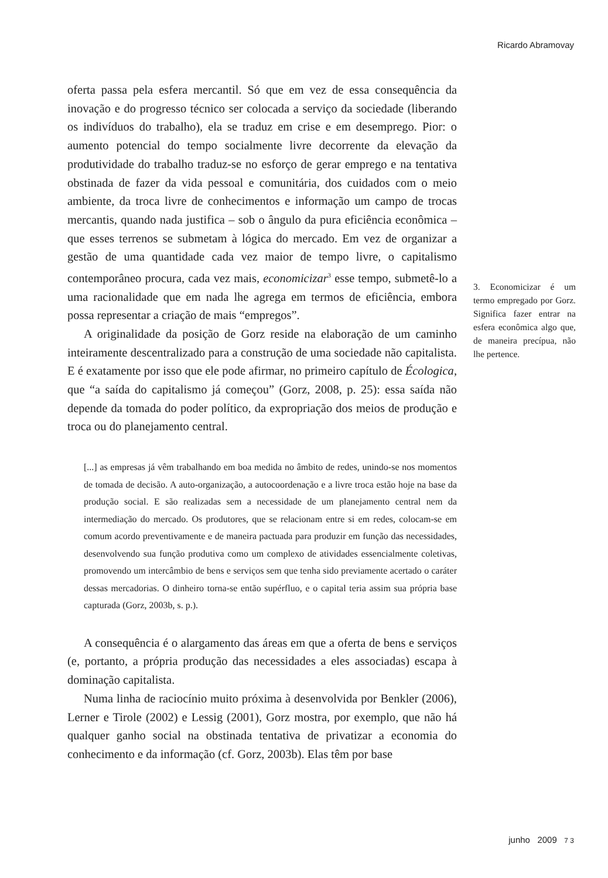Ricardo Abramovay
oferta passa pela esfera mercantil. Só que em vez de essa consequência da inovação e do progresso técnico ser colocada a serviço da sociedade (liberando os indivíduos do trabalho), ela se traduz em crise e em desemprego. Pior: o aumento potencial do tempo socialmente livre decorrente da elevação da produtividade do trabalho traduz-se no esforço de gerar emprego e na tentativa obstinada de fazer da vida pessoal e comunitária, dos cuidados com o meio ambiente, da troca livre de conhecimentos e informação um campo de trocas mercantis, quando nada justifica – sob o ângulo da pura eficiência econômica – que esses terrenos se submetam à lógica do mercado. Em vez de organizar a gestão de uma quantidade cada vez maior de tempo livre, o capitalismo contemporâneo procura, cada vez mais, economicizar<sup>3</sup> esse tempo, submetê-lo a uma racionalidade que em nada lhe agrega em termos de eficiência, embora possa representar a criação de mais “empregos”.
A originalidade da posição de Gorz reside na elaboração de um caminho inteiramente descentralizado para a construção de uma sociedade não capitalista. E é exatamente por isso que ele pode afirmar, no primeiro capítulo de Écologica, que “a saída do capitalismo já começou” (Gorz, 2008, p. 25): essa saída não depende da tomada do poder político, da expropriação dos meios de produção e troca ou do planejamento central.
[...] as empresas já vêm trabalhando em boa medida no âmbito de redes, unindo-se nos momentos de tomada de decisão. A auto-organização, a autocoordenação e a livre troca estão hoje na base da produção social. E são realizadas sem a necessidade de um planejamento central nem da intermediação do mercado. Os produtores, que se relacionam entre si em redes, colocam-se em comum acordo preventivamente e de maneira pactuada para produzir em função das necessidades, desenvolvendo sua função produtiva como um complexo de atividades essencialmente coletivas, promovendo um intercâmbio de bens e serviços sem que tenha sido previamente acertado o caráter dessas mercadorias. O dinheiro torna-se então supérfluo, e o capital teria assim sua própria base capturada (Gorz, 2003b, s. p.).
A consequência é o alargamento das áreas em que a oferta de bens e serviços (e, portanto, a própria produção das necessidades a eles associadas) escapa à dominação capitalista.
Numa linha de raciocínio muito próxima à desenvolvida por Benkler (2006), Lerner e Tirole (2002) e Lessig (2001), Gorz mostra, por exemplo, que não há qualquer ganho social na obstinada tentativa de privatizar a economia do conhecimento e da informação (cf. Gorz, 2003b). Elas têm por base
3. Economicizar é um termo empregado por Gorz. Significa fazer entrar na esfera econômica algo que, de maneira precípua, não lhe pertence.
junho 2009 7 3